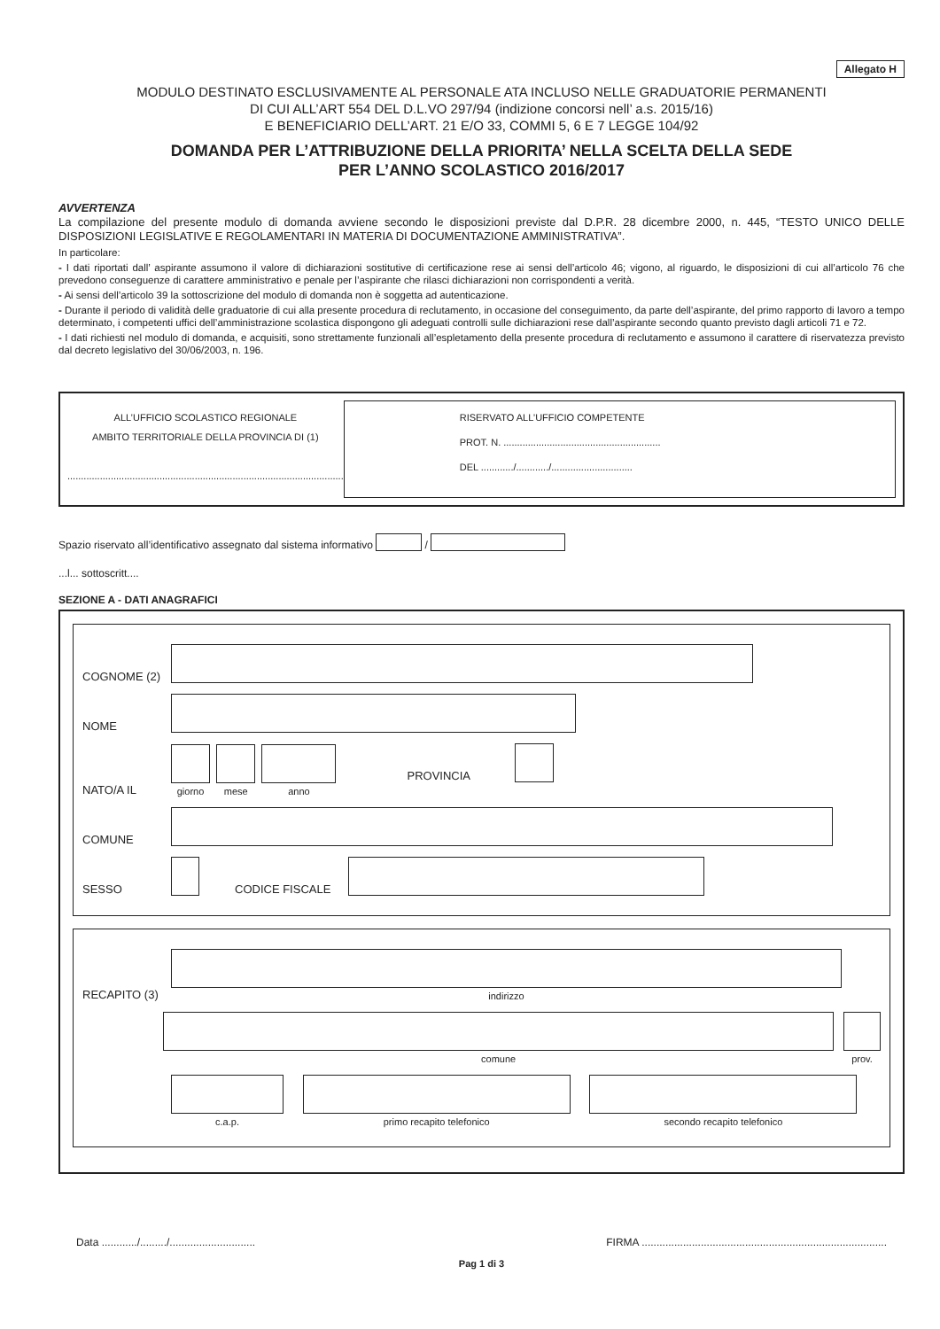Allegato H
MODULO DESTINATO ESCLUSIVAMENTE AL PERSONALE ATA INCLUSO NELLE GRADUATORIE PERMANENTI
DI CUI ALL’ART 554 DEL D.L.VO 297/94 (indizione concorsi nell’ a.s. 2015/16)
E BENEFICIARIO DELL’ART. 21 E/O 33, COMMI 5, 6 E 7 LEGGE 104/92
DOMANDA PER L’ATTRIBUZIONE DELLA PRIORITA’ NELLA SCELTA DELLA SEDE
PER L’ANNO SCOLASTICO 2016/2017
AVVERTENZA
La compilazione del presente modulo di domanda avviene secondo le disposizioni previste dal D.P.R. 28 dicembre 2000, n. 445, “TESTO UNICO DELLE DISPOSIZIONI LEGISLATIVE E REGOLAMENTARI IN MATERIA DI DOCUMENTAZIONE AMMINISTRATIVA”.
In particolare:
- I dati riportati dall’ aspirante assumono il valore di dichiarazioni sostitutive di certificazione rese ai sensi dell’articolo 46; vigono, al riguardo, le disposizioni di cui all’articolo 76 che prevedono conseguenze di carattere amministrativo e penale per l’aspirante che rilasci dichiarazioni non corrispondenti a verità.
- Ai sensi dell’articolo 39 la sottoscrizione del modulo di domanda non è soggetta ad autenticazione.
- Durante il periodo di validità delle graduatorie di cui alla presente procedura di reclutamento, in occasione del conseguimento, da parte dell’aspirante, del primo rapporto di lavoro a tempo determinato, i competenti uffici dell’amministrazione scolastica dispongono gli adeguati controlli sulle dichiarazioni rese dall’aspirante secondo quanto previsto dagli articoli 71 e 72.
- I dati richiesti nel modulo di domanda, e acquisiti, sono strettamente funzionali all’espletamento della presente procedura di reclutamento e assumono il carattere di riservatezza previsto dal decreto legislativo del 30/06/2003, n. 196.
ALL’UFFICIO SCOLASTICO REGIONALE
AMBITO TERRITORIALE DELLA PROVINCIA DI (1)
......................................................................................................
RISERVATO ALL’UFFICIO COMPETENTE
PROT. N. ..........................................................
DEL ............/............/..............................
Spazio riservato all’identificativo assegnato dal sistema informativo /
...l... sottoscritt....
SEZIONE A - DATI ANAGRAFICI
COGNOME (2)
NOME
NATO/A IL
giorno
mese
anno
PROVINCIA
COMUNE
SESSO CODICE FISCALE
RECAPITO (3)
indirizzo
comune
prov.
c.a.p.
primo recapito telefonico
secondo recapito telefonico
Data ............/........./............................. FIRMA ...................................................................................
Pag 1 di 3